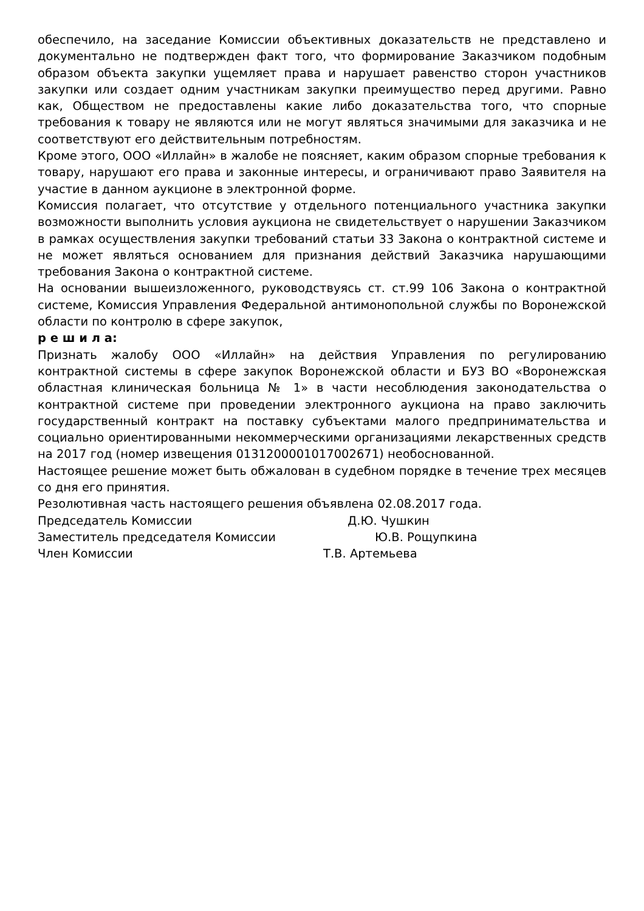обеспечило, на заседание Комиссии объективных доказательств не представлено и документально не подтвержден факт того, что формирование Заказчиком подобным образом объекта закупки ущемляет права и нарушает равенство сторон участников закупки или создает одним участникам закупки преимущество перед другими. Равно как, Обществом не предоставлены какие либо доказательства того, что спорные требования к товару не являются или не могут являться значимыми для заказчика и не соответствуют его действительным потребностям.
Кроме этого, ООО «Иллайн» в жалобе не поясняет, каким образом спорные требования к товару, нарушают его права и законные интересы, и ограничивают право Заявителя на участие в данном аукционе в электронной форме.
Комиссия полагает, что отсутствие у отдельного потенциального участника закупки возможности выполнить условия аукциона не свидетельствует о нарушении Заказчиком в рамках осуществления закупки требований статьи 33 Закона о контрактной системе и не может являться основанием для признания действий Заказчика нарушающими требования Закона о контрактной системе.
На основании вышеизложенного, руководствуясь ст. ст.99 106 Закона о контрактной системе, Комиссия Управления Федеральной антимонопольной службы по Воронежской области по контролю в сфере закупок,
р е ш и л а:
Признать жалобу ООО «Иллайн» на действия Управления по регулированию контрактной системы в сфере закупок Воронежской области и БУЗ ВО «Воронежская областная клиническая больница № 1» в части несоблюдения законодательства о контрактной системе при проведении электронного аукциона на право заключить государственный контракт на поставку субъектами малого предпринимательства и социально ориентированными некоммерческими организациями лекарственных средств на 2017 год (номер извещения 0131200001017002671) необоснованной.
Настоящее решение может быть обжалован в судебном порядке в течение трех месяцев со дня его принятия.
Резолютивная часть настоящего решения объявлена 02.08.2017 года.
Председатель Комиссии Д.Ю. Чушкин
Заместитель председателя Комиссии Ю.В. Рощупкина
Член Комиссии Т.В. Артемьева